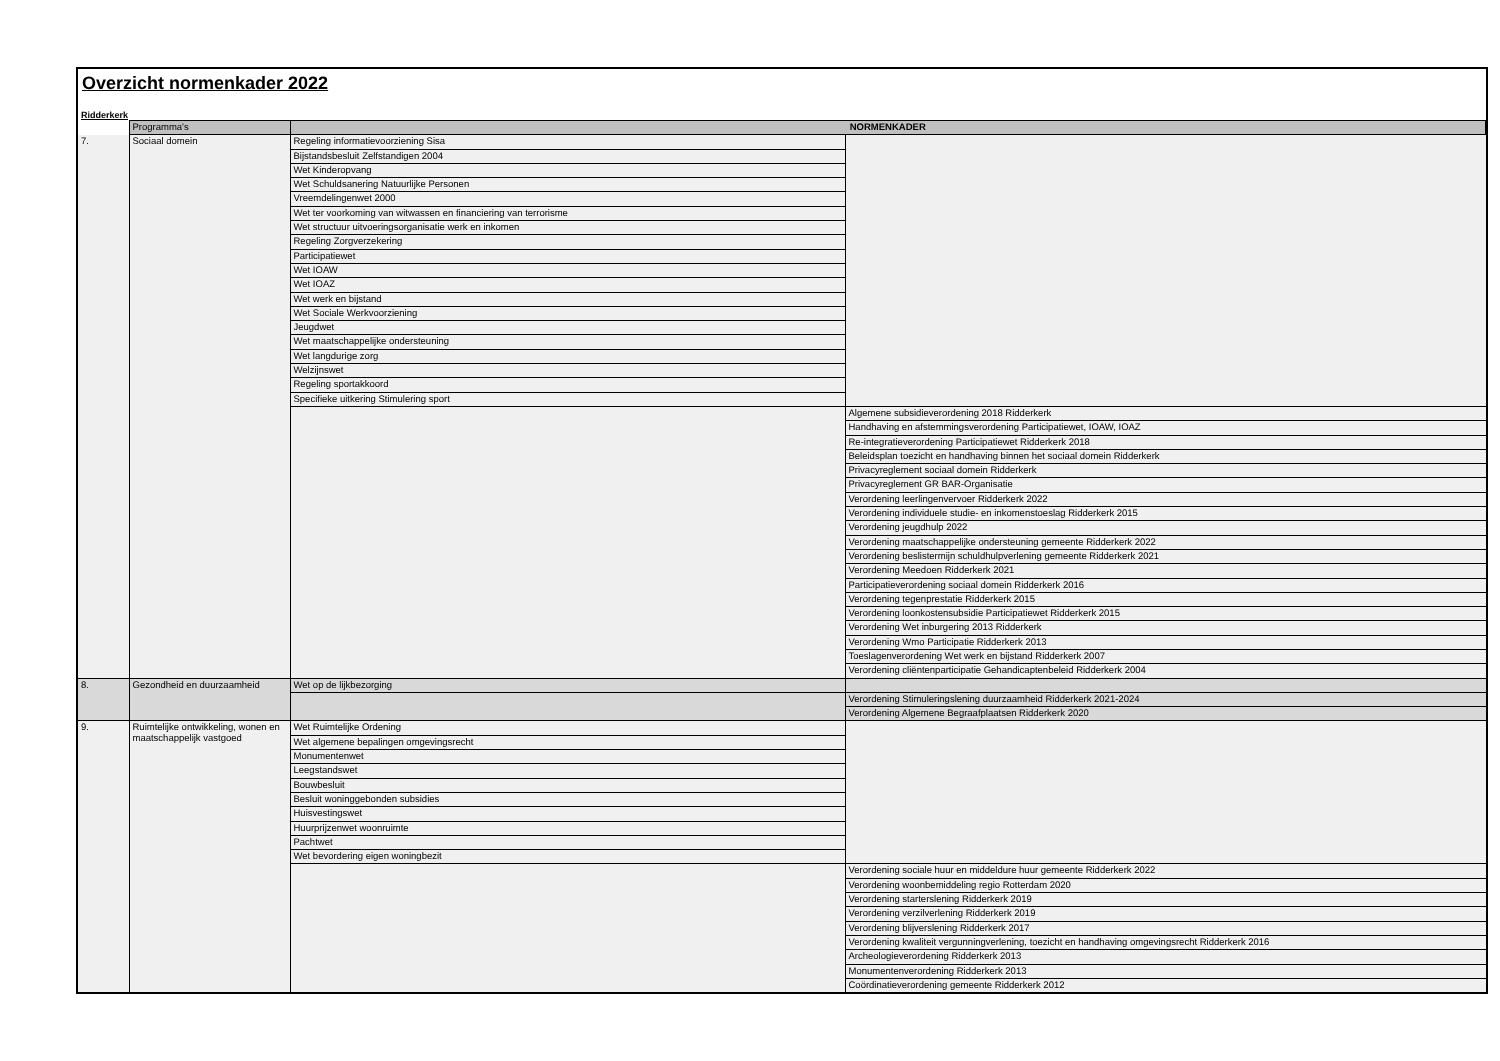Overzicht normenkader 2022
Ridderkerk
| | Programma's | NORMENKADER | |
| 7. | Sociaal domein | Regeling informatievoorziening Sisa | |
| | | Bijstandsbesluit Zelfstandigen 2004 | |
| | | Wet Kinderopvang | |
| | | Wet Schuldsanering Natuurlijke Personen | |
| | | Vreemdelingenwet 2000 | |
| | | Wet ter voorkoming van witwassen en financiering van terrorisme | |
| | | Wet structuur uitvoeringsorganisatie werk en inkomen | |
| | | Regeling Zorgverzekering | |
| | | Participatiewet | |
| | | Wet IOAW | |
| | | Wet IOAZ | |
| | | Wet werk en bijstand | |
| | | Wet Sociale Werkvoorziening | |
| | | Jeugdwet | |
| | | Wet maatschappelijke ondersteuning | |
| | | Wet langdurige zorg | |
| | | Welzijnswet | |
| | | Regeling sportakkoord | |
| | | Specifieke uitkering Stimulering sport | |
| | | | Algemene subsidieverordening 2018 Ridderkerk |
| | | | Handhaving en afstemmingsverordening Participatiewet, IOAW, IOAZ |
| | | | Re-integratieverordening Participatiewet Ridderkerk 2018 |
| | | | Beleidsplan toezicht en handhaving binnen het sociaal domein Ridderkerk |
| | | | Privacyreglement sociaal domein Ridderkerk |
| | | | Privacyreglement GR BAR-Organisatie |
| | | | Verordening leerlingenvervoer Ridderkerk 2022 |
| | | | Verordening individuele studie- en inkomenstoeslag Ridderkerk 2015 |
| | | | Verordening jeugdhulp 2022 |
| | | | Verordening maatschappelijke ondersteuning gemeente Ridderkerk 2022 |
| | | | Verordening beslistermijn schuldhulpverlening gemeente Ridderkerk 2021 |
| | | | Verordening Meedoen Ridderkerk 2021 |
| | | | Participatieverordening sociaal domein Ridderkerk 2016 |
| | | | Verordening tegenprestatie Ridderkerk 2015 |
| | | | Verordening loonkostensubsidie Participatiewet Ridderkerk 2015 |
| | | | Verordening Wet inburgering 2013 Ridderkerk |
| | | | Verordening Wmo Participatie Ridderkerk 2013 |
| | | | Toeslagenverordening Wet werk en bijstand Ridderkerk 2007 |
| | | | Verordening cliëntenparticipatie Gehandicaptenbeleid Ridderkerk 2004 |
| 8. | Gezondheid en duurzaamheid | Wet op de lijkbezorging | |
| | | | Verordening Stimuleringslening duurzaamheid Ridderkerk 2021-2024 |
| | | | Verordening Algemene Begraafplaatsen Ridderkerk 2020 |
| 9. | Ruimtelijke ontwikkeling, wonen en maatschappelijk vastgoed | Wet Ruimtelijke Ordening | |
| | | Wet algemene bepalingen omgevingsrecht | |
| | | Monumentenwet | |
| | | Leegstandswet | |
| | | Bouwbesluit | |
| | | Besluit woninggebonden subsidies | |
| | | Huisvestingswet | |
| | | Huurprijzenwet woonruimte | |
| | | Pachtwet | |
| | | Wet bevordering eigen woningbezit | |
| | | | Verordening sociale huur en middeldure huur gemeente Ridderkerk 2022 |
| | | | Verordening woonbemiddeling regio Rotterdam 2020 |
| | | | Verordening starterslening Ridderkerk 2019 |
| | | | Verordening verzilverlening Ridderkerk 2019 |
| | | | Verordening blijverslening Ridderkerk 2017 |
| | | | Verordening kwaliteit vergunningverlening, toezicht en handhaving omgevingsrecht Ridderkerk 2016 |
| | | | Archeologieverordening Ridderkerk 2013 |
| | | | Monumentenverordening Ridderkerk 2013 |
| | | | Coördinatieverordening gemeente Ridderkerk 2012 |